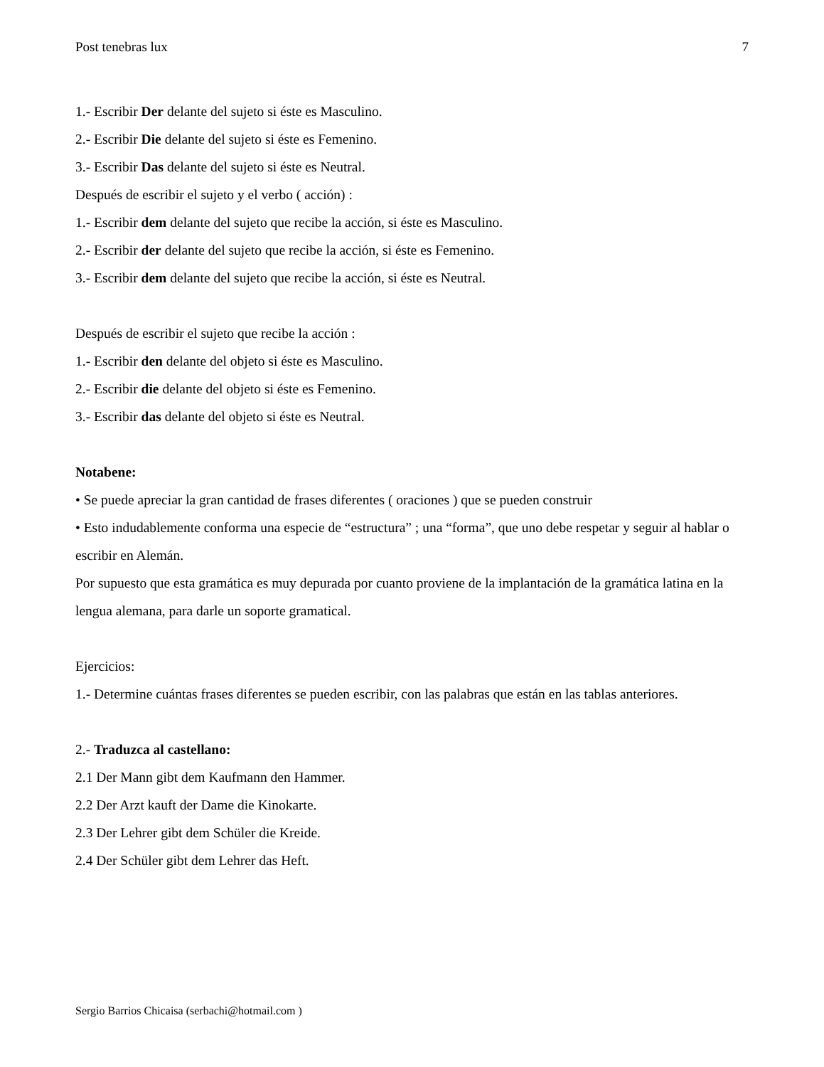Post tenebras lux 7
1.- Escribir Der delante del sujeto si éste es Masculino.
2.- Escribir Die delante del sujeto si éste es Femenino.
3.- Escribir Das delante del sujeto si éste es Neutral.
Después de escribir el sujeto y el verbo ( acción) :
1.- Escribir dem delante del sujeto que recibe la acción, si éste es Masculino.
2.- Escribir der delante del sujeto que recibe la acción, si éste es Femenino.
3.- Escribir dem delante del sujeto que recibe la acción, si éste es Neutral.
Después de escribir el sujeto que recibe la acción :
1.- Escribir den delante del objeto si éste es Masculino.
2.- Escribir die delante del objeto si éste es Femenino.
3.- Escribir das delante del objeto si éste es Neutral.
Notabene:
• Se puede apreciar la gran cantidad de frases diferentes ( oraciones ) que se pueden construir
• Esto indudablemente conforma una especie de “estructura” ; una “forma”, que uno debe respetar y seguir al hablar o escribir en Alemán.
Por supuesto que esta gramática es muy depurada por cuanto proviene de la implantación de la gramática latina en la lengua alemana, para darle un soporte gramatical.
Ejercicios:
1.- Determine cuántas frases diferentes se pueden escribir, con las palabras que están en las tablas anteriores.
2.- Traduzca al castellano:
2.1 Der Mann gibt dem Kaufmann den Hammer.
2.2 Der Arzt kauft der Dame die Kinokarte.
2.3 Der Lehrer gibt dem Schüler die Kreide.
2.4 Der Schüler gibt dem Lehrer das Heft.
Sergio Barrios Chicaisa (serbachi@hotmail.com )